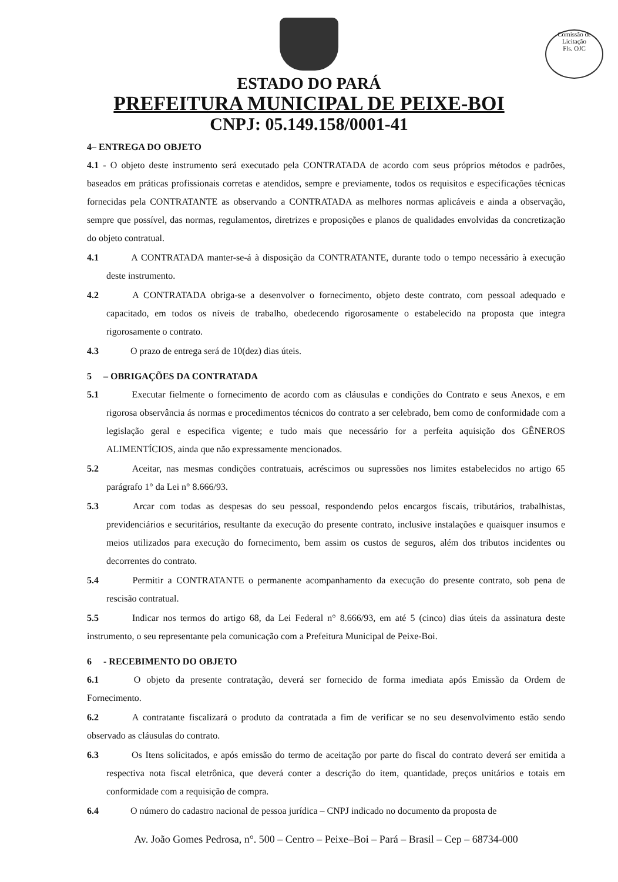Comissão de Licitação
Fls. OJC
ESTADO DO PARÁ
PREFEITURA MUNICIPAL DE PEIXE-BOI
CNPJ: 05.149.158/0001-41
4– ENTREGA DO OBJETO
4.1 - O objeto deste instrumento será executado pela CONTRATADA de acordo com seus próprios métodos e padrões, baseados em práticas profissionais corretas e atendidos, sempre e previamente, todos os requisitos e especificações técnicas fornecidas pela CONTRATANTE as observando a CONTRATADA as melhores normas aplicáveis e ainda a observação, sempre que possível, das normas, regulamentos, diretrizes e proposições e planos de qualidades envolvidas da concretização do objeto contratual.
4.1 A CONTRATADA manter-se-á à disposição da CONTRATANTE, durante todo o tempo necessário à execução deste instrumento.
4.2 A CONTRATADA obriga-se a desenvolver o fornecimento, objeto deste contrato, com pessoal adequado e capacitado, em todos os níveis de trabalho, obedecendo rigorosamente o estabelecido na proposta que integra rigorosamente o contrato.
4.3 O prazo de entrega será de 10(dez) dias úteis.
5 – OBRIGAÇÕES DA CONTRATADA
5.1 Executar fielmente o fornecimento de acordo com as cláusulas e condições do Contrato e seus Anexos, e em rigorosa observância ás normas e procedimentos técnicos do contrato a ser celebrado, bem como de conformidade com a legislação geral e especifica vigente; e tudo mais que necessário for a perfeita aquisição dos GÊNEROS ALIMENTÍCIOS, ainda que não expressamente mencionados.
5.2 Aceitar, nas mesmas condições contratuais, acréscimos ou supressões nos limites estabelecidos no artigo 65 parágrafo 1° da Lei n° 8.666/93.
5.3 Arcar com todas as despesas do seu pessoal, respondendo pelos encargos fiscais, tributários, trabalhistas, previdenciários e securitários, resultante da execução do presente contrato, inclusive instalações e quaisquer insumos e meios utilizados para execução do fornecimento, bem assim os custos de seguros, além dos tributos incidentes ou decorrentes do contrato.
5.4 Permitir a CONTRATANTE o permanente acompanhamento da execução do presente contrato, sob pena de rescisão contratual.
5.5 Indicar nos termos do artigo 68, da Lei Federal n° 8.666/93, em até 5 (cinco) dias úteis da assinatura deste instrumento, o seu representante pela comunicação com a Prefeitura Municipal de Peixe-Boi.
6 - RECEBIMENTO DO OBJETO
6.1 O objeto da presente contratação, deverá ser fornecido de forma imediata após Emissão da Ordem de Fornecimento.
6.2 A contratante fiscalizará o produto da contratada a fim de verificar se no seu desenvolvimento estão sendo observado as cláusulas do contrato.
6.3 Os Itens solicitados, e após emissão do termo de aceitação por parte do fiscal do contrato deverá ser emitida a respectiva nota fiscal eletrônica, que deverá conter a descrição do item, quantidade, preços unitários e totais em conformidade com a requisição de compra.
6.4 O número do cadastro nacional de pessoa jurídica – CNPJ indicado no documento da proposta de
Av. João Gomes Pedrosa, n°. 500 – Centro – Peixe–Boi – Pará – Brasil – Cep – 68734-000